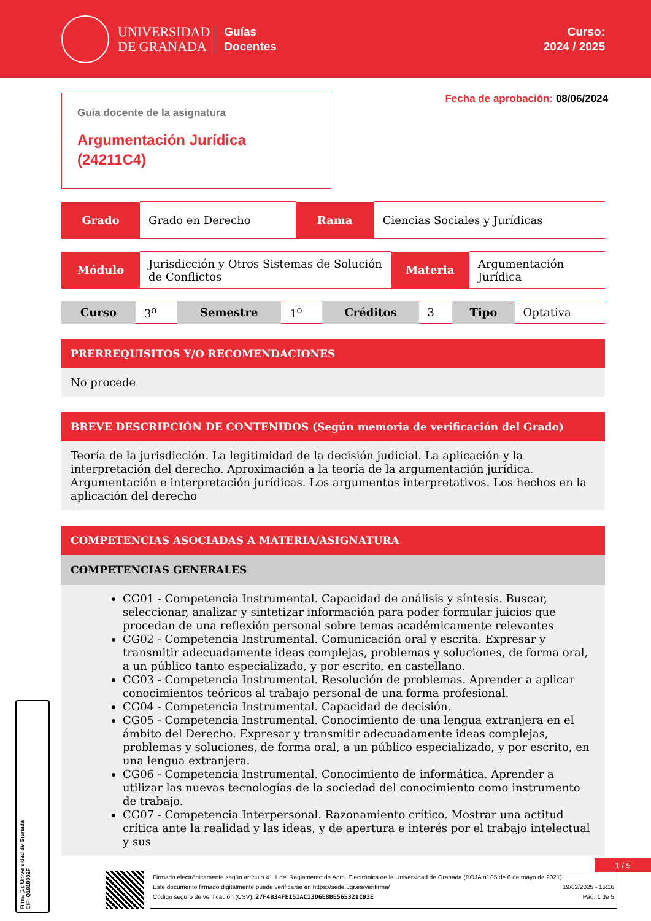UNIVERSIDAD
DE GRANADA
Guías
Docentes
Curso:
2024 / 2025
Guía docente de la asignatura
Argumentación Jurídica (24211C4)
Fecha de aprobación: 08/06/2024
| Grado | Grado en Derecho | Rama | Ciencias Sociales y Jurídicas |
| Módulo | Jurisdicción y Otros Sistemas de Solución de Conflictos | Materia | Argumentación Jurídica |
| Curso | 3<sup>o</sup> | Semestre | 1<sup>o</sup> | Créditos | 3 | Tipo | Optativa |
PRERREQUISITOS Y/O RECOMENDACIONES
No procede
BREVE DESCRIPCIÓN DE CONTENIDOS (Según memoria de verificación del Grado)
Teoría de la jurisdicción. La legitimidad de la decisión judicial. La aplicación y la interpretación del derecho. Aproximación a la teoría de la argumentación jurídica. Argumentación e interpretación jurídicas. Los argumentos interpretativos. Los hechos en la aplicación del derecho
COMPETENCIAS ASOCIADAS A MATERIA/ASIGNATURA
COMPETENCIAS GENERALES
CG01 - Competencia Instrumental. Capacidad de análisis y síntesis. Buscar, seleccionar, analizar y sintetizar información para poder formular juicios que procedan de una reflexión personal sobre temas académicamente relevantes
CG02 - Competencia Instrumental. Comunicación oral y escrita. Expresar y transmitir adecuadamente ideas complejas, problemas y soluciones, de forma oral, a un público tanto especializado, y por escrito, en castellano.
CG03 - Competencia Instrumental. Resolución de problemas. Aprender a aplicar conocimientos teóricos al trabajo personal de una forma profesional.
CG04 - Competencia Instrumental. Capacidad de decisión.
CG05 - Competencia Instrumental. Conocimiento de una lengua extranjera en el ámbito del Derecho. Expresar y transmitir adecuadamente ideas complejas, problemas y soluciones, de forma oral, a un público especializado, y por escrito, en una lengua extranjera.
CG06 - Competencia Instrumental. Conocimiento de informática. Aprender a utilizar las nuevas tecnologías de la sociedad del conocimiento como instrumento de trabajo.
CG07 - Competencia Interpersonal. Razonamiento crítico. Mostrar una actitud crítica ante la realidad y las ideas, y de apertura e interés por el trabajo intelectual y sus
1 / 5
Firma (1): Universidad de Granada
CIF: Q1818002F
Firmado electrónicamente según artículo 41.1 del Reglamento de Adm. Electrónica de la Universidad de Granada (BOJA nº 85 de 6 de mayo de 2021)
Este documento firmado digitalmente puede verificarse en https://sede.ugr.es/verifirma/ 19/02/2025 - 15:16
Código seguro de verificación (CSV): 27F4B34FE151AC13D6E8BE565321C93E Pág. 1 de 5